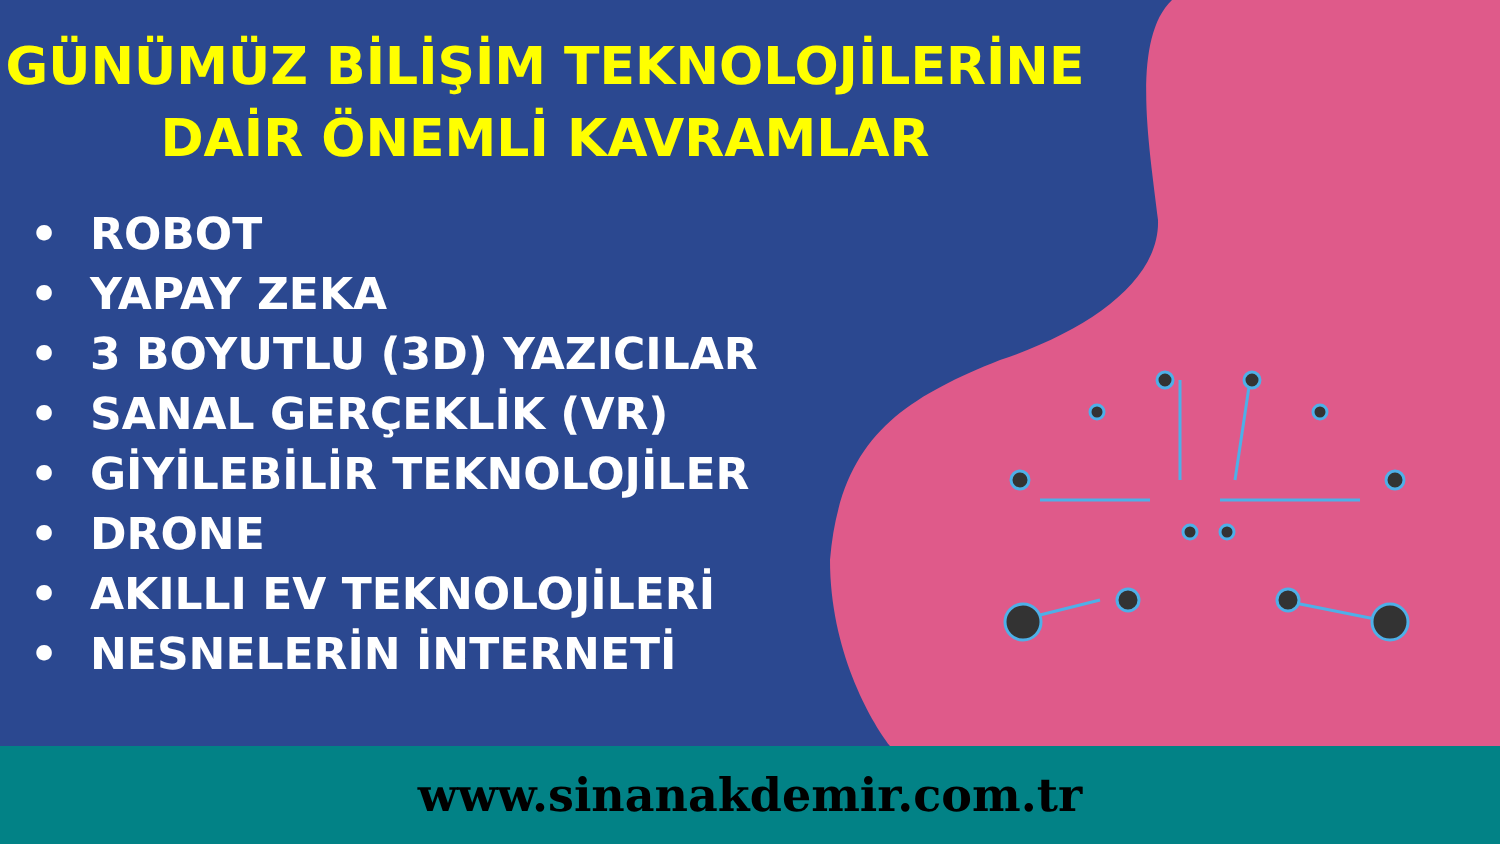GÜNÜMÜZ BİLİŞİM TEKNOLOJİLERİNE
DAİR ÖNEMLİ KAVRAMLAR
• ROBOT
• YAPAY ZEKA
• 3 BOYUTLU (3D) YAZICILAR
• SANAL GERÇEKLİK (VR)
• GİYİLEBİLİR TEKNOLOJİLER
• DRONE
• AKILLI EV TEKNOLOJİLERİ
• NESNELERİN İNTERNETİ
www.sinanakdemir.com.tr